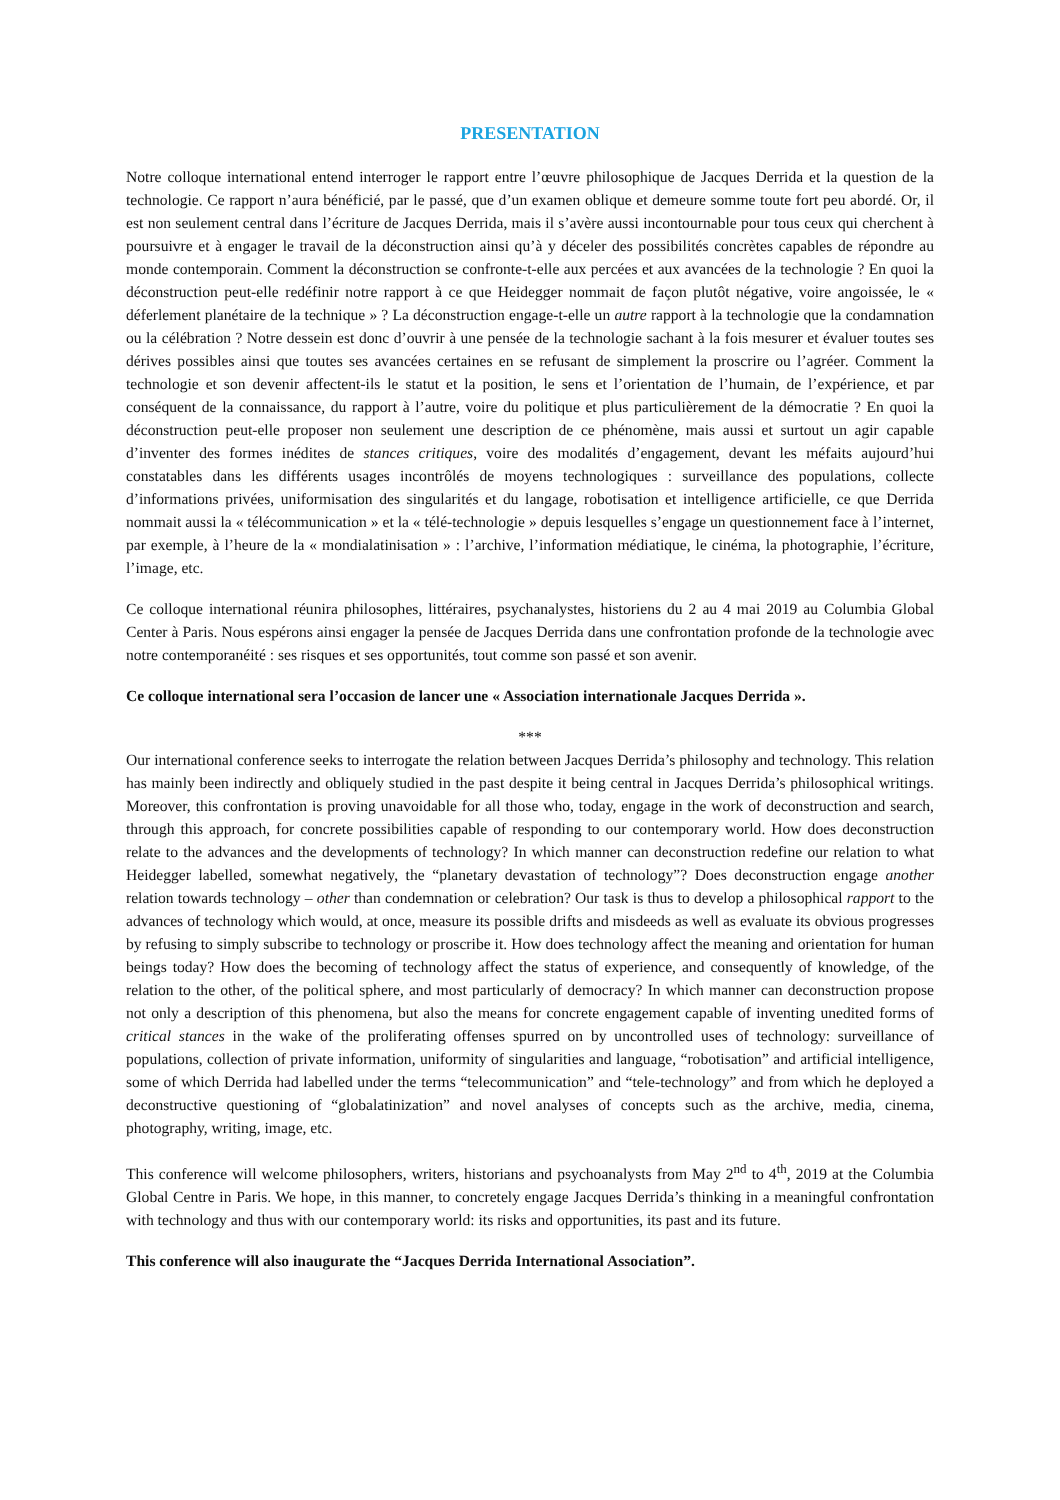PRESENTATION
Notre colloque international entend interroger le rapport entre l’œuvre philosophique de Jacques Derrida et la question de la technologie. Ce rapport n’aura bénéficié, par le passé, que d’un examen oblique et demeure somme toute fort peu abordé. Or, il est non seulement central dans l’écriture de Jacques Derrida, mais il s’avère aussi incontournable pour tous ceux qui cherchent à poursuivre et à engager le travail de la déconstruction ainsi qu’à y déceler des possibilités concrètes capables de répondre au monde contemporain. Comment la déconstruction se confronte-t-elle aux percées et aux avancées de la technologie ? En quoi la déconstruction peut-elle redéfinir notre rapport à ce que Heidegger nommait de façon plutôt négative, voire angoissée, le « déferlement planétaire de la technique » ? La déconstruction engage-t-elle un autre rapport à la technologie que la condamnation ou la célébration ? Notre dessein est donc d’ouvrir à une pensée de la technologie sachant à la fois mesurer et évaluer toutes ses dérives possibles ainsi que toutes ses avancées certaines en se refusant de simplement la proscrire ou l’agréer. Comment la technologie et son devenir affectent-ils le statut et la position, le sens et l’orientation de l’humain, de l’expérience, et par conséquent de la connaissance, du rapport à l’autre, voire du politique et plus particulièrement de la démocratie ? En quoi la déconstruction peut-elle proposer non seulement une description de ce phénomène, mais aussi et surtout un agir capable d’inventer des formes inédites de stances critiques, voire des modalités d’engagement, devant les méfaits aujourd’hui constatables dans les différents usages incontrôlés de moyens technologiques : surveillance des populations, collecte d’informations privées, uniformisation des singularités et du langage, robotisation et intelligence artificielle, ce que Derrida nommait aussi la « télécommunication » et la « télé-technologie » depuis lesquelles s’engage un questionnement face à l’internet, par exemple, à l’heure de la « mondialatinisation » : l’archive, l’information médiatique, le cinéma, la photographie, l’écriture, l’image, etc.
Ce colloque international réunira philosophes, littéraires, psychanalystes, historiens du 2 au 4 mai 2019 au Columbia Global Center à Paris. Nous espérons ainsi engager la pensée de Jacques Derrida dans une confrontation profonde de la technologie avec notre contemporanéité : ses risques et ses opportunités, tout comme son passé et son avenir.
Ce colloque international sera l’occasion de lancer une « Association internationale Jacques Derrida ».
***
Our international conference seeks to interrogate the relation between Jacques Derrida’s philosophy and technology. This relation has mainly been indirectly and obliquely studied in the past despite it being central in Jacques Derrida’s philosophical writings. Moreover, this confrontation is proving unavoidable for all those who, today, engage in the work of deconstruction and search, through this approach, for concrete possibilities capable of responding to our contemporary world. How does deconstruction relate to the advances and the developments of technology? In which manner can deconstruction redefine our relation to what Heidegger labelled, somewhat negatively, the “planetary devastation of technology”? Does deconstruction engage another relation towards technology – other than condemnation or celebration? Our task is thus to develop a philosophical rapport to the advances of technology which would, at once, measure its possible drifts and misdeeds as well as evaluate its obvious progresses by refusing to simply subscribe to technology or proscribe it. How does technology affect the meaning and orientation for human beings today? How does the becoming of technology affect the status of experience, and consequently of knowledge, of the relation to the other, of the political sphere, and most particularly of democracy? In which manner can deconstruction propose not only a description of this phenomena, but also the means for concrete engagement capable of inventing unedited forms of critical stances in the wake of the proliferating offenses spurred on by uncontrolled uses of technology: surveillance of populations, collection of private information, uniformity of singularities and language, “robotisation” and artificial intelligence, some of which Derrida had labelled under the terms “telecommunication” and “tele-technology” and from which he deployed a deconstructive questioning of “globalatinization” and novel analyses of concepts such as the archive, media, cinema, photography, writing, image, etc.
This conference will welcome philosophers, writers, historians and psychoanalysts from May 2<sup>nd</sup> to 4<sup>th</sup>, 2019 at the Columbia Global Centre in Paris. We hope, in this manner, to concretely engage Jacques Derrida’s thinking in a meaningful confrontation with technology and thus with our contemporary world: its risks and opportunities, its past and its future.
This conference will also inaugurate the “Jacques Derrida International Association”.